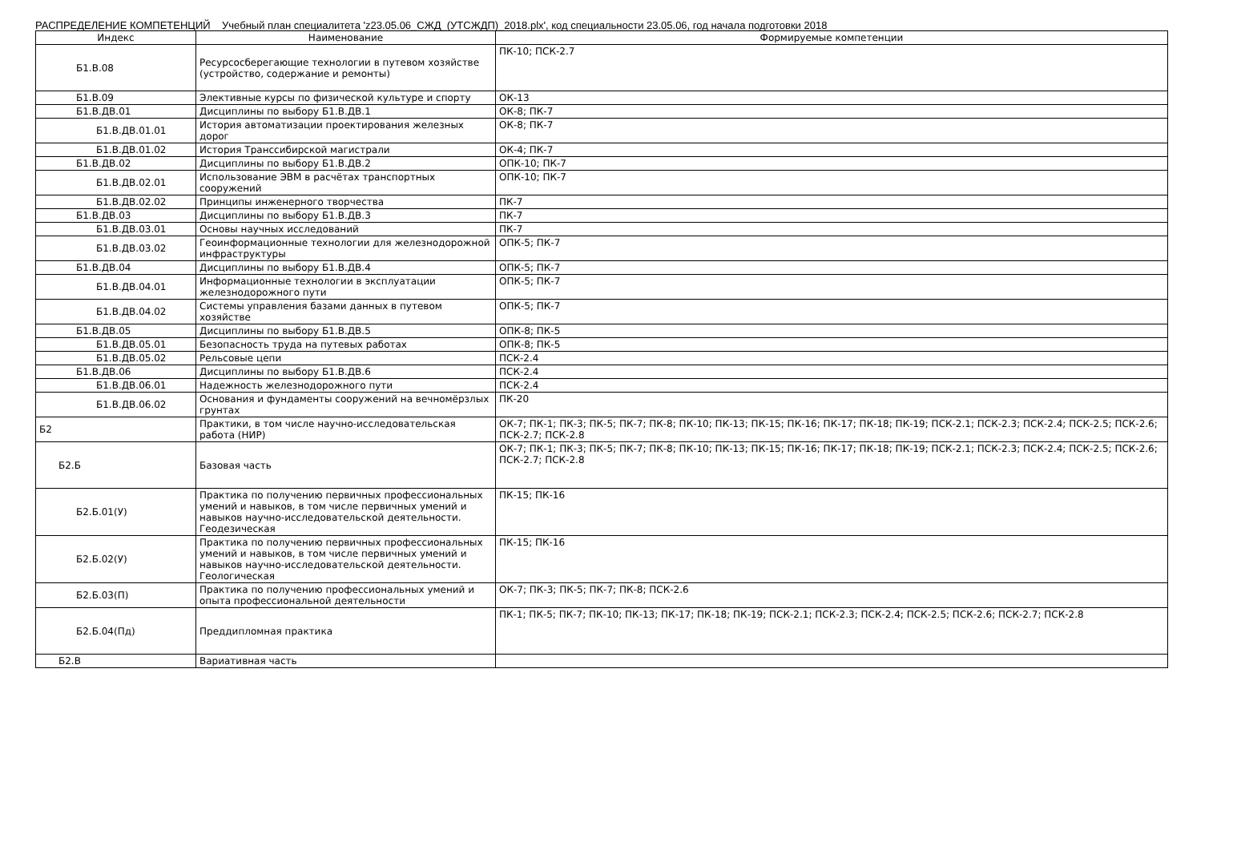РАСПРЕДЕЛЕНИЕ КОМПЕТЕНЦИЙ Учебный план специалитета 'z23.05.06_СЖД_(УТСЖДП)_2018.plx', код специальности 23.05.06, год начала подготовки 2018
| Индекс | Наименование | Формируемые компетенции |
| --- | --- | --- |
| Б1.В.08 | Ресурсосберегающие технологии в путевом хозяйстве (устройство, содержание и ремонты) | ПК-10; ПСК-2.7 |
| Б1.В.09 | Элективные курсы по физической культуре и спорту | ОК-13 |
| Б1.В.ДВ.01 | Дисциплины по выбору Б1.В.ДВ.1 | ОК-8; ПК-7 |
| Б1.В.ДВ.01.01 | История автоматизации проектирования железных дорог | ОК-8; ПК-7 |
| Б1.В.ДВ.01.02 | История Транссибирской магистрали | ОК-4; ПК-7 |
| Б1.В.ДВ.02 | Дисциплины по выбору Б1.В.ДВ.2 | ОПК-10; ПК-7 |
| Б1.В.ДВ.02.01 | Использование ЭВМ в расчётах транспортных сооружений | ОПК-10; ПК-7 |
| Б1.В.ДВ.02.02 | Принципы инженерного творчества | ПК-7 |
| Б1.В.ДВ.03 | Дисциплины по выбору Б1.В.ДВ.3 | ПК-7 |
| Б1.В.ДВ.03.01 | Основы научных исследований | ПК-7 |
| Б1.В.ДВ.03.02 | Геоинформационные технологии для железнодорожной инфраструктуры | ОПК-5; ПК-7 |
| Б1.В.ДВ.04 | Дисциплины по выбору Б1.В.ДВ.4 | ОПК-5; ПК-7 |
| Б1.В.ДВ.04.01 | Информационные технологии в эксплуатации железнодорожного пути | ОПК-5; ПК-7 |
| Б1.В.ДВ.04.02 | Системы управления базами данных в путевом хозяйстве | ОПК-5; ПК-7 |
| Б1.В.ДВ.05 | Дисциплины по выбору Б1.В.ДВ.5 | ОПК-8; ПК-5 |
| Б1.В.ДВ.05.01 | Безопасность труда на путевых работах | ОПК-8; ПК-5 |
| Б1.В.ДВ.05.02 | Рельсовые цепи | ПСК-2.4 |
| Б1.В.ДВ.06 | Дисциплины по выбору Б1.В.ДВ.6 | ПСК-2.4 |
| Б1.В.ДВ.06.01 | Надежность железнодорожного пути | ПСК-2.4 |
| Б1.В.ДВ.06.02 | Основания и фундаменты сооружений на вечномёрзлых грунтах | ПК-20 |
| Б2 | Практики, в том числе научно-исследовательская работа (НИР) | ОК-7; ПК-1; ПК-3; ПК-5; ПК-7; ПК-8; ПК-10; ПК-13; ПК-15; ПК-16; ПК-17; ПК-18; ПК-19; ПСК-2.1; ПСК-2.3; ПСК-2.4; ПСК-2.5; ПСК-2.6; ПСК-2.7; ПСК-2.8 |
| Б2.Б | Базовая часть | ОК-7; ПК-1; ПК-3; ПК-5; ПК-7; ПК-8; ПК-10; ПК-13; ПК-15; ПК-16; ПК-17; ПК-18; ПК-19; ПСК-2.1; ПСК-2.3; ПСК-2.4; ПСК-2.5; ПСК-2.6; ПСК-2.7; ПСК-2.8 |
| Б2.Б.01(У) | Практика по получению первичных профессиональных умений и навыков, в том числе первичных умений и навыков научно-исследовательской деятельности. Геодезическая | ПК-15; ПК-16 |
| Б2.Б.02(У) | Практика по получению первичных профессиональных умений и навыков, в том числе первичных умений и навыков научно-исследовательской деятельности. Геологическая | ПК-15; ПК-16 |
| Б2.Б.03(П) | Практика по получению профессиональных умений и опыта профессиональной деятельности | ОК-7; ПК-3; ПК-5; ПК-7; ПК-8; ПСК-2.6 |
| Б2.Б.04(Пд) | Преддипломная практика | ПК-1; ПК-5; ПК-7; ПК-10; ПК-13; ПК-17; ПК-18; ПК-19; ПСК-2.1; ПСК-2.3; ПСК-2.4; ПСК-2.5; ПСК-2.6; ПСК-2.7; ПСК-2.8 |
| Б2.В | Вариативная часть | |